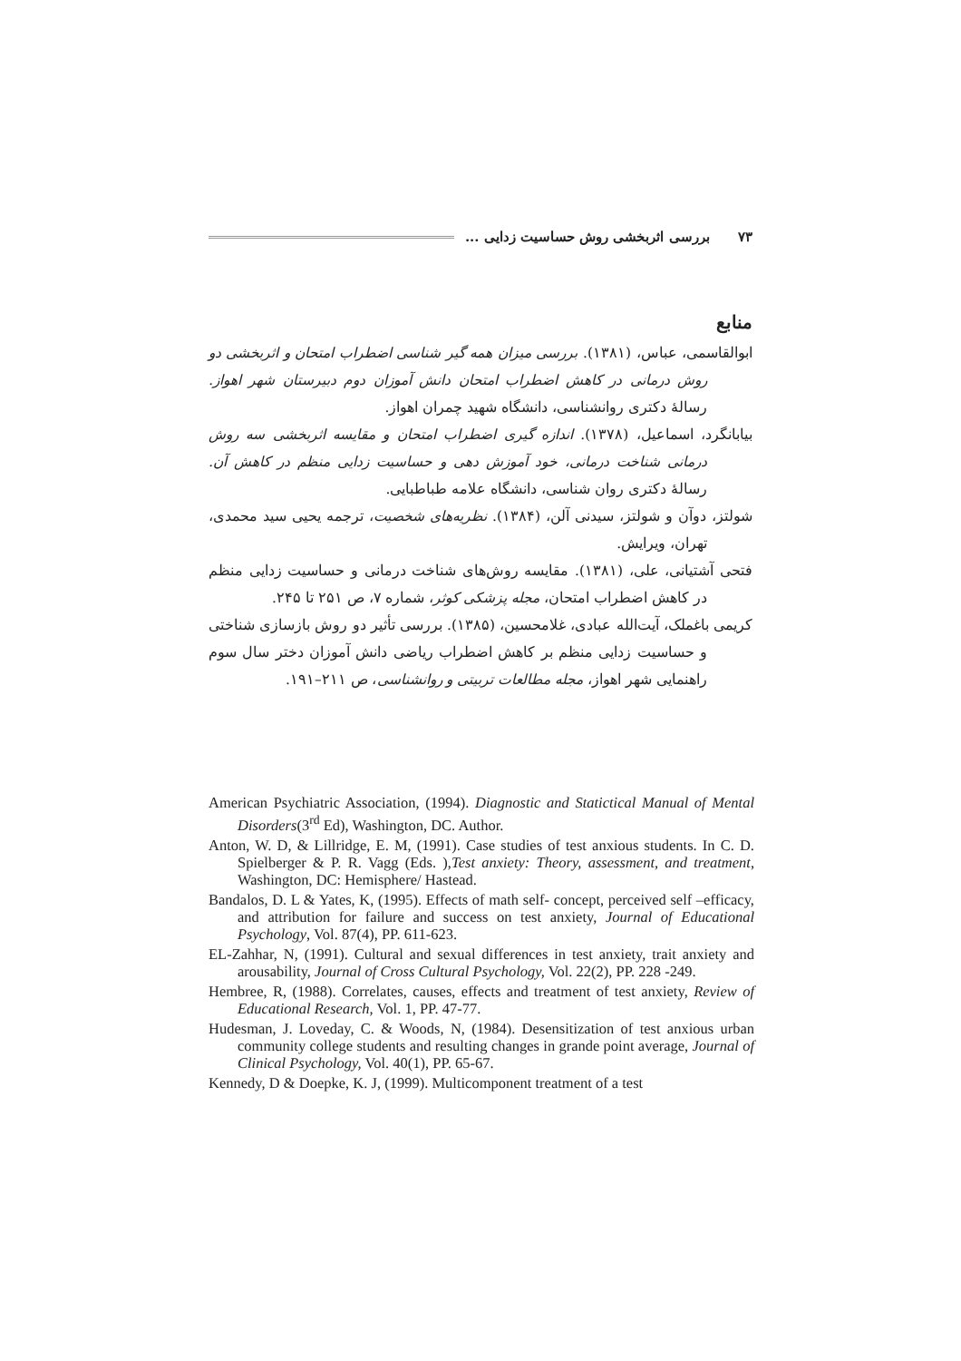۷۳ بررسی اثربخشی روش حساسیت زدایی ...
منابع
ابوالقاسمی، عباس، (۱۳۸۱). بررسی میزان همه گیر شناسی اضطراب امتحان و اثربخشی دو روش درمانی در کاهش اضطراب امتحان دانش آموزان دوم دبیرستان شهر اهواز. رسالهٔ دکتری روانشناسی، دانشگاه شهید چمران اهواز.
بیابانگرد، اسماعیل، (۱۳۷۸). اندازه گیری اضطراب امتحان و مقایسه اثربخشی سه روش درمانی شناخت درمانی، خود آموزش دهی و حساسیت زدایی منظم در کاهش آن. رسالهٔ دکتری روان شناسی، دانشگاه علامه طباطبایی.
شولتز، دوآن و شولتز، سیدنی آلن، (۱۳۸۴). نظریه‌های شخصیت، ترجمه یحیی سید محمدی، تهران، ویرایش.
فتحی آشتیانی، علی، (۱۳۸۱). مقایسه روش‌های شناخت درمانی و حساسیت زدایی منظم در کاهش اضطراب امتحان، مجله پزشکی کوثر، شماره ۷، ص ۲۵۱ تا ۲۴۵.
کریمی باغملک، آیت‌الله عبادی، غلامحسین، (۱۳۸۵). بررسی تأثیر دو روش بازسازی شناختی و حساسیت زدایی منظم بر کاهش اضطراب ریاضی دانش آموزان دختر سال سوم راهنمایی شهر اهواز، مجله مطالعات تربیتی و روانشناسی، ص ۲۱۱–۱۹۱.
American Psychiatric Association, (1994). Diagnostic and Statictical Manual of Mental Disorders(3<sup>rd</sup> Ed), Washington, DC. Author.
Anton, W. D, & Lillridge, E. M, (1991). Case studies of test anxious students. In C. D. Spielberger & P. R. Vagg (Eds. ),Test anxiety: Theory, assessment, and treatment, Washington, DC: Hemisphere/ Hastead.
Bandalos, D. L & Yates, K, (1995). Effects of math self- concept, perceived self –efficacy, and attribution for failure and success on test anxiety, Journal of Educational Psychology, Vol. 87(4), PP. 611-623.
EL-Zahhar, N, (1991). Cultural and sexual differences in test anxiety, trait anxiety and arousability, Journal of Cross Cultural Psychology, Vol. 22(2), PP. 228 -249.
Hembree, R, (1988). Correlates, causes, effects and treatment of test anxiety, Review of Educational Research, Vol. 1, PP. 47-77.
Hudesman, J. Loveday, C. & Woods, N, (1984). Desensitization of test anxious urban community college students and resulting changes in grande point average, Journal of Clinical Psychology, Vol. 40(1), PP. 65-67.
Kennedy, D & Doepke, K. J, (1999). Multicomponent treatment of a test